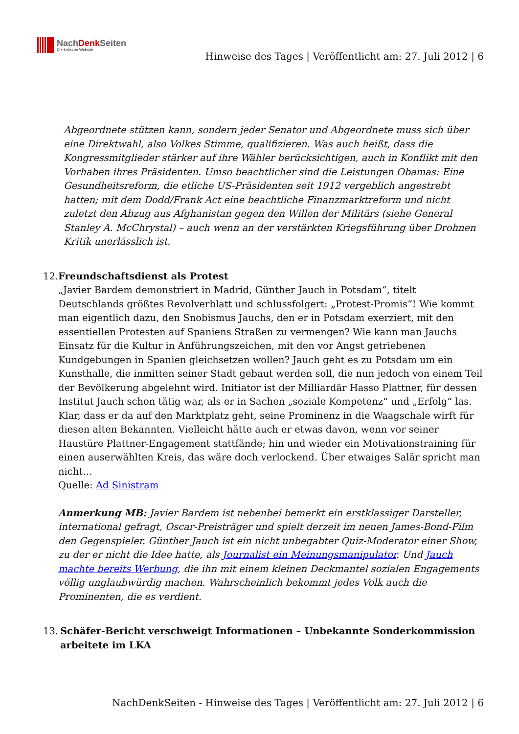NachDenk Seiten
Die kritische Website
Hinweise des Tages | Veröffentlicht am: 27. Juli 2012 | 6
Abgeordnete stützen kann, sondern jeder Senator und Abgeordnete muss sich über eine Direktwahl, also Volkes Stimme, qualifizieren. Was auch heißt, dass die Kongressmitglieder stärker auf ihre Wähler berücksichtigen, auch in Konflikt mit den Vorhaben ihres Präsidenten. Umso beachtlicher sind die Leistungen Obamas: Eine Gesundheitsreform, die etliche US-Präsidenten seit 1912 vergeblich angestrebt hatten; mit dem Dodd/Frank Act eine beachtliche Finanzmarktreform und nicht zuletzt den Abzug aus Afghanistan gegen den Willen der Militärs (siehe General Stanley A. McChrystal) – auch wenn an der verstärkten Kriegsführung über Drohnen Kritik unerlässlich ist.
12. Freundschaftsdienst als Protest
„Javier Bardem demonstriert in Madrid, Günther Jauch in Potsdam“, titelt Deutschlands größtes Revolverblatt und schlussfolgert: „Protest-Promis“! Wie kommt man eigentlich dazu, den Snobismus Jauchs, den er in Potsdam exerziert, mit den essentiellen Protesten auf Spaniens Straßen zu vermengen? Wie kann man Jauchs Einsatz für die Kultur in Anführungszeichen, mit den vor Angst getriebenen Kundgebungen in Spanien gleichsetzen wollen? Jauch geht es zu Potsdam um ein Kunsthalle, die inmitten seiner Stadt gebaut werden soll, die nun jedoch von einem Teil der Bevölkerung abgelehnt wird. Initiator ist der Milliardär Hasso Plattner, für dessen Institut Jauch schon tätig war, als er in Sachen „soziale Kompetenz“ und „Erfolg“ las. Klar, dass er da auf den Marktplatz geht, seine Prominenz in die Waagschale wirft für diesen alten Bekannten. Vielleicht hätte auch er etwas davon, wenn vor seiner Haustüre Plattner-Engagement stattfände; hin und wieder ein Motivationstraining für einen auserwählten Kreis, das wäre doch verlockend. Über etwaiges Salär spricht man nicht…
Quelle: Ad Sinistram
Anmerkung MB: Javier Bardem ist nebenbei bemerkt ein erstklassiger Darsteller, international gefragt, Oscar-Preisträger und spielt derzeit im neuen James-Bond-Film den Gegenspieler. Günther Jauch ist ein nicht unbegabter Quiz-Moderator einer Show, zu der er nicht die Idee hatte, als Journalist ein Meinungsmanipulator. Und Jauch machte bereits Werbung, die ihn mit einem kleinen Deckmantel sozialen Engagements völlig unglaubwürdig machen. Wahrscheinlich bekommt jedes Volk auch die Prominenten, die es verdient.
13. Schäfer-Bericht verschweigt Informationen – Unbekannte Sonderkommission arbeitete im LKA
NachDenkSeiten - Hinweise des Tages | Veröffentlicht am: 27. Juli 2012 | 6